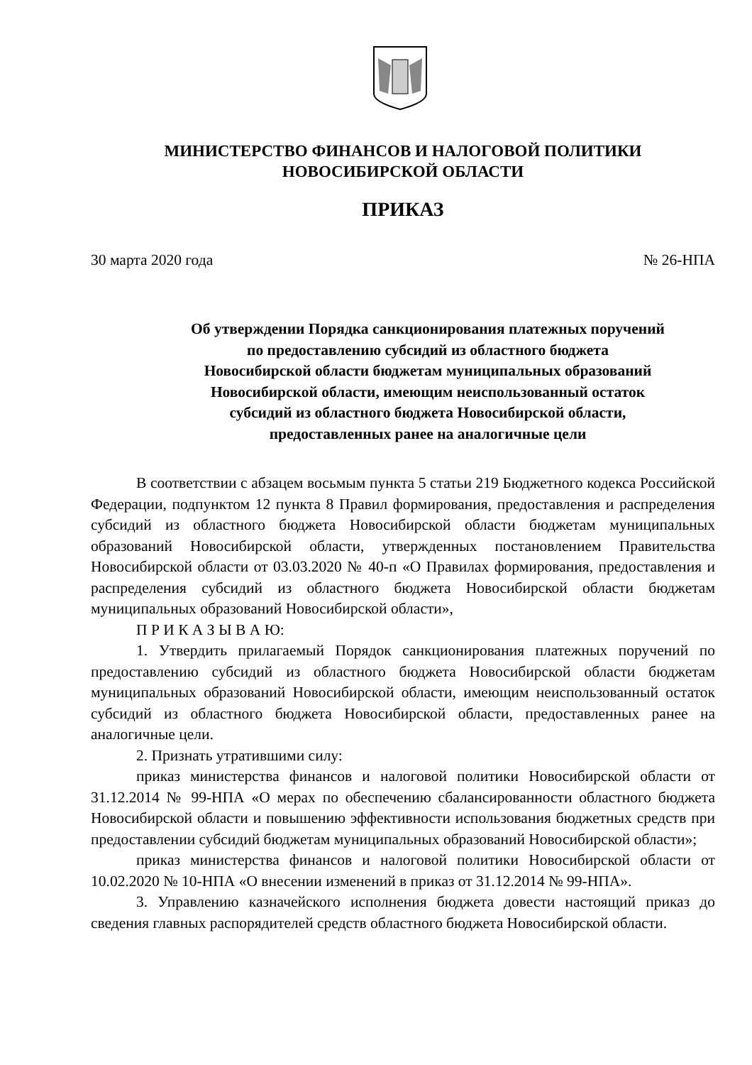МИНИСТЕРСТВО ФИНАНСОВ И НАЛОГОВОЙ ПОЛИТИКИ
НОВОСИБИРСКОЙ ОБЛАСТИ
ПРИКАЗ
30 марта 2020 года № 26-НПА
Об утверждении Порядка санкционирования платежных поручений
по предоставлению субсидий из областного бюджета
Новосибирской области бюджетам муниципальных образований
Новосибирской области, имеющим неиспользованный остаток
субсидий из областного бюджета Новосибирской области,
предоставленных ранее на аналогичные цели
В соответствии с абзацем восьмым пункта 5 статьи 219 Бюджетного кодекса Российской Федерации, подпунктом 12 пункта 8 Правил формирования, предоставления и распределения субсидий из областного бюджета Новосибирской области бюджетам муниципальных образований Новосибирской области, утвержденных постановлением Правительства Новосибирской области от 03.03.2020 № 40-п «О Правилах формирования, предоставления и распределения субсидий из областного бюджета Новосибирской области бюджетам муниципальных образований Новосибирской области»,
П Р И К А З Ы В А Ю:
1. Утвердить прилагаемый Порядок санкционирования платежных поручений по предоставлению субсидий из областного бюджета Новосибирской области бюджетам муниципальных образований Новосибирской области, имеющим неиспользованный остаток субсидий из областного бюджета Новосибирской области, предоставленных ранее на аналогичные цели.
2. Признать утратившими силу:
приказ министерства финансов и налоговой политики Новосибирской области от 31.12.2014 № 99-НПА «О мерах по обеспечению сбалансированности областного бюджета Новосибирской области и повышению эффективности использования бюджетных средств при предоставлении субсидий бюджетам муниципальных образований Новосибирской области»;
приказ министерства финансов и налоговой политики Новосибирской области от 10.02.2020 № 10-НПА «О внесении изменений в приказ от 31.12.2014 № 99-НПА».
3. Управлению казначейского исполнения бюджета довести настоящий приказ до сведения главных распорядителей средств областного бюджета Новосибирской области.